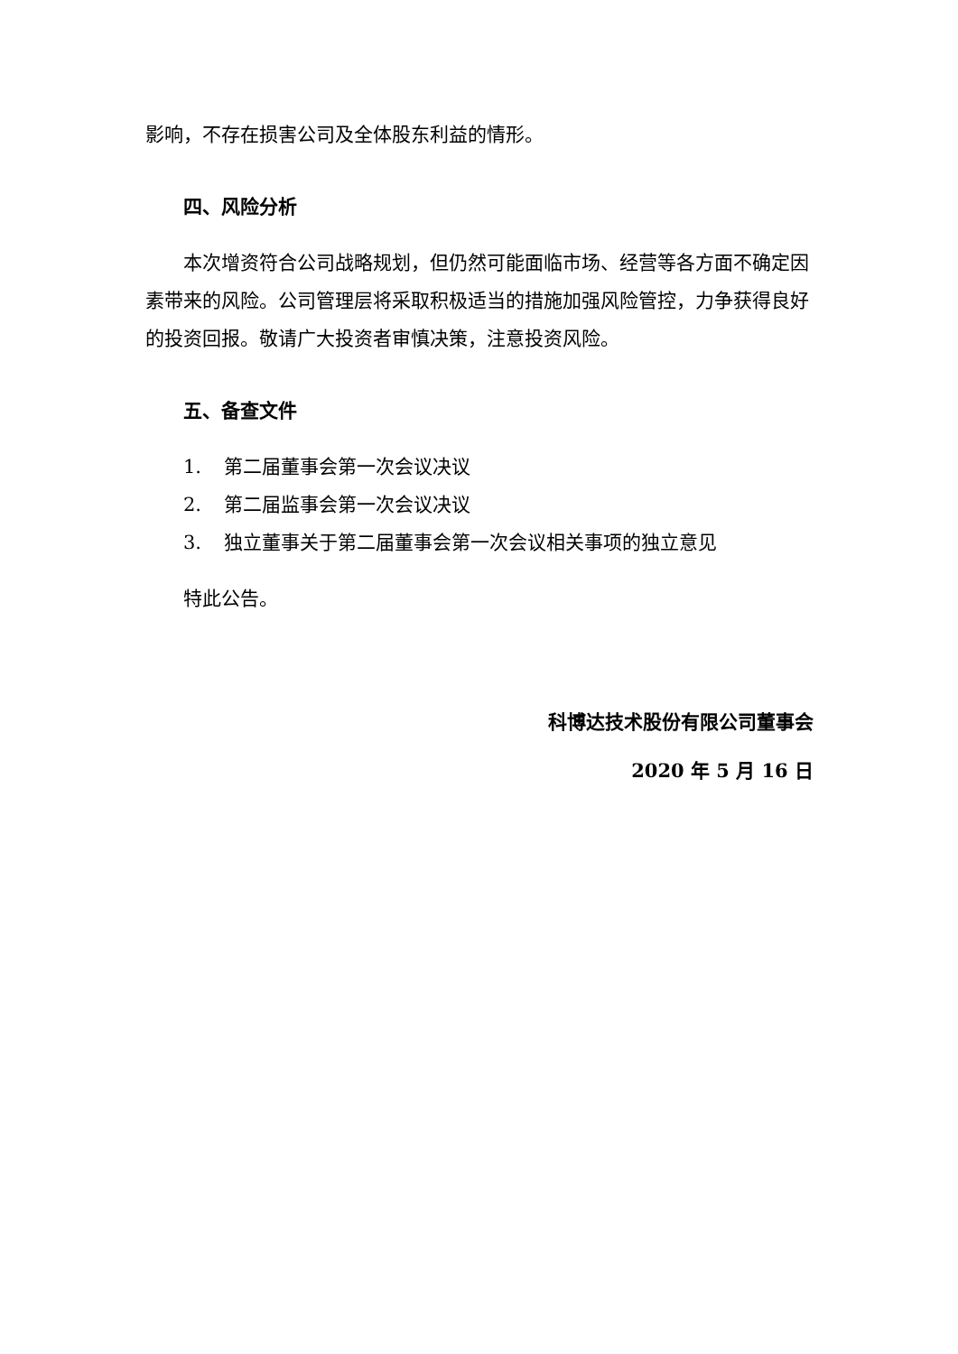影响，不存在损害公司及全体股东利益的情形。
四、风险分析
本次增资符合公司战略规划，但仍然可能面临市场、经营等各方面不确定因素带来的风险。公司管理层将采取积极适当的措施加强风险管控，力争获得良好的投资回报。敬请广大投资者审慎决策，注意投资风险。
五、备查文件
1. 第二届董事会第一次会议决议
2. 第二届监事会第一次会议决议
3. 独立董事关于第二届董事会第一次会议相关事项的独立意见
特此公告。
科博达技术股份有限公司董事会
2020 年 5 月 16 日